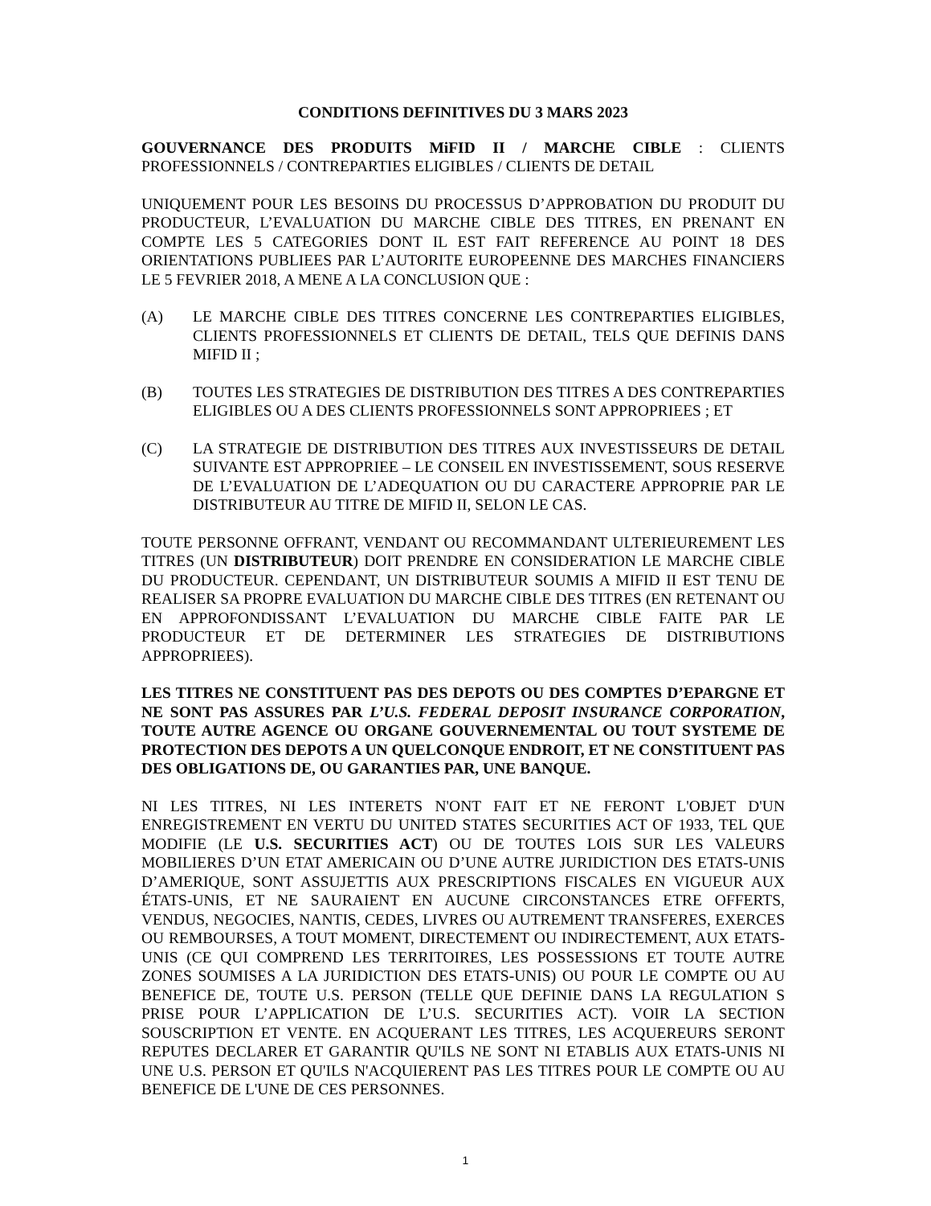CONDITIONS DEFINITIVES DU 3 MARS 2023
GOUVERNANCE DES PRODUITS MiFID II / MARCHE CIBLE : CLIENTS PROFESSIONNELS / CONTREPARTIES ELIGIBLES / CLIENTS DE DETAIL
UNIQUEMENT POUR LES BESOINS DU PROCESSUS D’APPROBATION DU PRODUIT DU PRODUCTEUR, L’EVALUATION DU MARCHE CIBLE DES TITRES, EN PRENANT EN COMPTE LES 5 CATEGORIES DONT IL EST FAIT REFERENCE AU POINT 18 DES ORIENTATIONS PUBLIEES PAR L’AUTORITE EUROPEENNE DES MARCHES FINANCIERS LE 5 FEVRIER 2018, A MENE A LA CONCLUSION QUE :
(A) LE MARCHE CIBLE DES TITRES CONCERNE LES CONTREPARTIES ELIGIBLES, CLIENTS PROFESSIONNELS ET CLIENTS DE DETAIL, TELS QUE DEFINIS DANS MIFID II ;
(B) TOUTES LES STRATEGIES DE DISTRIBUTION DES TITRES A DES CONTREPARTIES ELIGIBLES OU A DES CLIENTS PROFESSIONNELS SONT APPROPRIEES ; ET
(C) LA STRATEGIE DE DISTRIBUTION DES TITRES AUX INVESTISSEURS DE DETAIL SUIVANTE EST APPROPRIEE – LE CONSEIL EN INVESTISSEMENT, SOUS RESERVE DE L’EVALUATION DE L’ADEQUATION OU DU CARACTERE APPROPRIE PAR LE DISTRIBUTEUR AU TITRE DE MIFID II, SELON LE CAS.
TOUTE PERSONNE OFFRANT, VENDANT OU RECOMMANDANT ULTERIEUREMENT LES TITRES (UN DISTRIBUTEUR) DOIT PRENDRE EN CONSIDERATION LE MARCHE CIBLE DU PRODUCTEUR. CEPENDANT, UN DISTRIBUTEUR SOUMIS A MIFID II EST TENU DE REALISER SA PROPRE EVALUATION DU MARCHE CIBLE DES TITRES (EN RETENANT OU EN APPROFONDISSANT L’EVALUATION DU MARCHE CIBLE FAITE PAR LE PRODUCTEUR ET DE DETERMINER LES STRATEGIES DE DISTRIBUTIONS APPROPRIEES).
LES TITRES NE CONSTITUENT PAS DES DEPOTS OU DES COMPTES D’EPARGNE ET NE SONT PAS ASSURES PAR L’U.S. FEDERAL DEPOSIT INSURANCE CORPORATION, TOUTE AUTRE AGENCE OU ORGANE GOUVERNEMENTAL OU TOUT SYSTEME DE PROTECTION DES DEPOTS A UN QUELCONQUE ENDROIT, ET NE CONSTITUENT PAS DES OBLIGATIONS DE, OU GARANTIES PAR, UNE BANQUE.
NI LES TITRES, NI LES INTERETS N'ONT FAIT ET NE FERONT L'OBJET D'UN ENREGISTREMENT EN VERTU DU UNITED STATES SECURITIES ACT OF 1933, TEL QUE MODIFIE (LE U.S. SECURITIES ACT) OU DE TOUTES LOIS SUR LES VALEURS MOBILIERES D’UN ETAT AMERICAIN OU D’UNE AUTRE JURIDICTION DES ETATS-UNIS D’AMERIQUE, SONT ASSUJETTIS AUX PRESCRIPTIONS FISCALES EN VIGUEUR AUX ÉTATS-UNIS, ET NE SAURAIENT EN AUCUNE CIRCONSTANCES ETRE OFFERTS, VENDUS, NEGOCIES, NANTIS, CEDES, LIVRES OU AUTREMENT TRANSFERES, EXERCES OU REMBOURSES, A TOUT MOMENT, DIRECTEMENT OU INDIRECTEMENT, AUX ETATS-UNIS (CE QUI COMPREND LES TERRITOIRES, LES POSSESSIONS ET TOUTE AUTRE ZONES SOUMISES A LA JURIDICTION DES ETATS-UNIS) OU POUR LE COMPTE OU AU BENEFICE DE, TOUTE U.S. PERSON (TELLE QUE DEFINIE DANS LA REGULATION S PRISE POUR L’APPLICATION DE L’U.S. SECURITIES ACT). VOIR LA SECTION SOUSCRIPTION ET VENTE. EN ACQUERANT LES TITRES, LES ACQUEREURS SERONT REPUTES DECLARER ET GARANTIR QU'ILS NE SONT NI ETABLIS AUX ETATS-UNIS NI UNE U.S. PERSON ET QU'ILS N'ACQUIERENT PAS LES TITRES POUR LE COMPTE OU AU BENEFICE DE L'UNE DE CES PERSONNES.
1